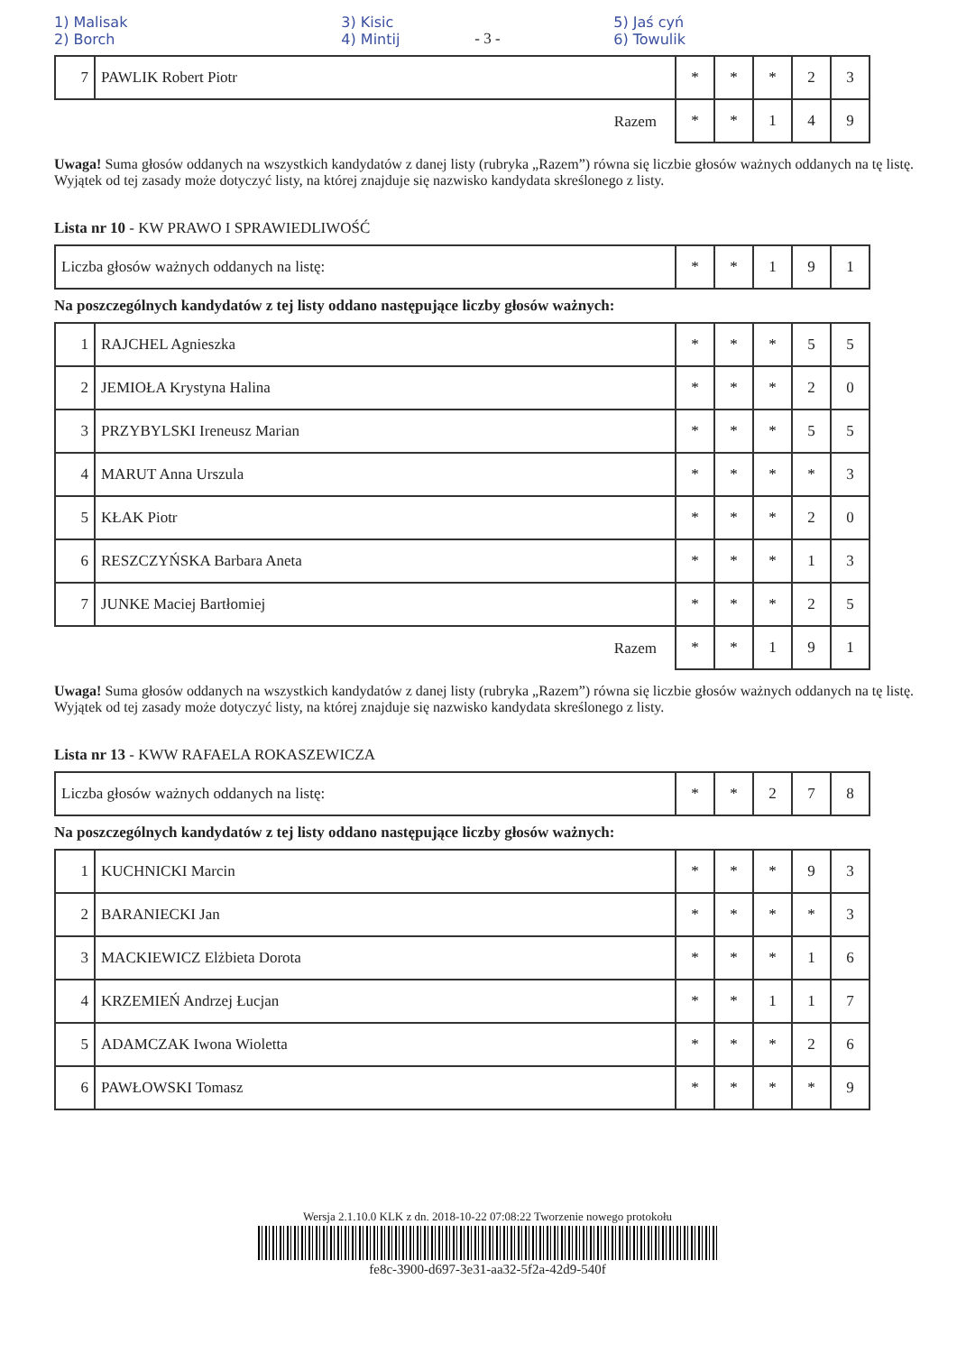1) Malisak
2) Borch 3) Kisic
4) Mintij 5) Jaś cyń
6) Towulik
- 3 -
| 7 | PAWLIK Robert Piotr | * | * | * | 2 | 3 |
| Razem | | * | * | 1 | 4 | 9 |
Uwaga! Suma głosów oddanych na wszystkich kandydatów z danej listy (rubryka „Razem”) równa się liczbie głosów ważnych oddanych na tę listę. Wyjątek od tej zasady może dotyczyć listy, na której znajduje się nazwisko kandydata skreślonego z listy.
Lista nr 10 - KW PRAWO I SPRAWIEDLIWOŚĆ
| Liczba głosów ważnych oddanych na listę: | * | * | 1 | 9 | 1 |
Na poszczególnych kandydatów z tej listy oddano następujące liczby głosów ważnych:
| 1 | RAJCHEL Agnieszka | * | * | * | 5 | 5 |
| 2 | JEMIOŁA Krystyna Halina | * | * | * | 2 | 0 |
| 3 | PRZYBYLSKI Ireneusz Marian | * | * | * | 5 | 5 |
| 4 | MARUT Anna Urszula | * | * | * | * | 3 |
| 5 | KŁAK Piotr | * | * | * | 2 | 0 |
| 6 | RESZCZYŃSKA Barbara Aneta | * | * | * | 1 | 3 |
| 7 | JUNKE Maciej Bartłomiej | * | * | * | 2 | 5 |
| Razem | | * | * | 1 | 9 | 1 |
Uwaga! Suma głosów oddanych na wszystkich kandydatów z danej listy (rubryka „Razem”) równa się liczbie głosów ważnych oddanych na tę listę. Wyjątek od tej zasady może dotyczyć listy, na której znajduje się nazwisko kandydata skreślonego z listy.
Lista nr 13 - KWW RAFAELA ROKASZEWICZA
| Liczba głosów ważnych oddanych na listę: | * | * | 2 | 7 | 8 |
Na poszczególnych kandydatów z tej listy oddano następujące liczby głosów ważnych:
| 1 | KUCHNICKI Marcin | * | * | * | 9 | 3 |
| 2 | BARANIECKI Jan | * | * | * | * | 3 |
| 3 | MACKIEWICZ Elżbieta Dorota | * | * | * | 1 | 6 |
| 4 | KRZEMIEŃ Andrzej Łucjan | * | * | 1 | 1 | 7 |
| 5 | ADAMCZAK Iwona Wioletta | * | * | * | 2 | 6 |
| 6 | PAWŁOWSKI Tomasz | * | * | * | * | 9 |
Wersja 2.1.10.0 KLK z dn. 2018-10-22 07:08:22 Tworzenie nowego protokołu
fe8c-3900-d697-3e31-aa32-5f2a-42d9-540f